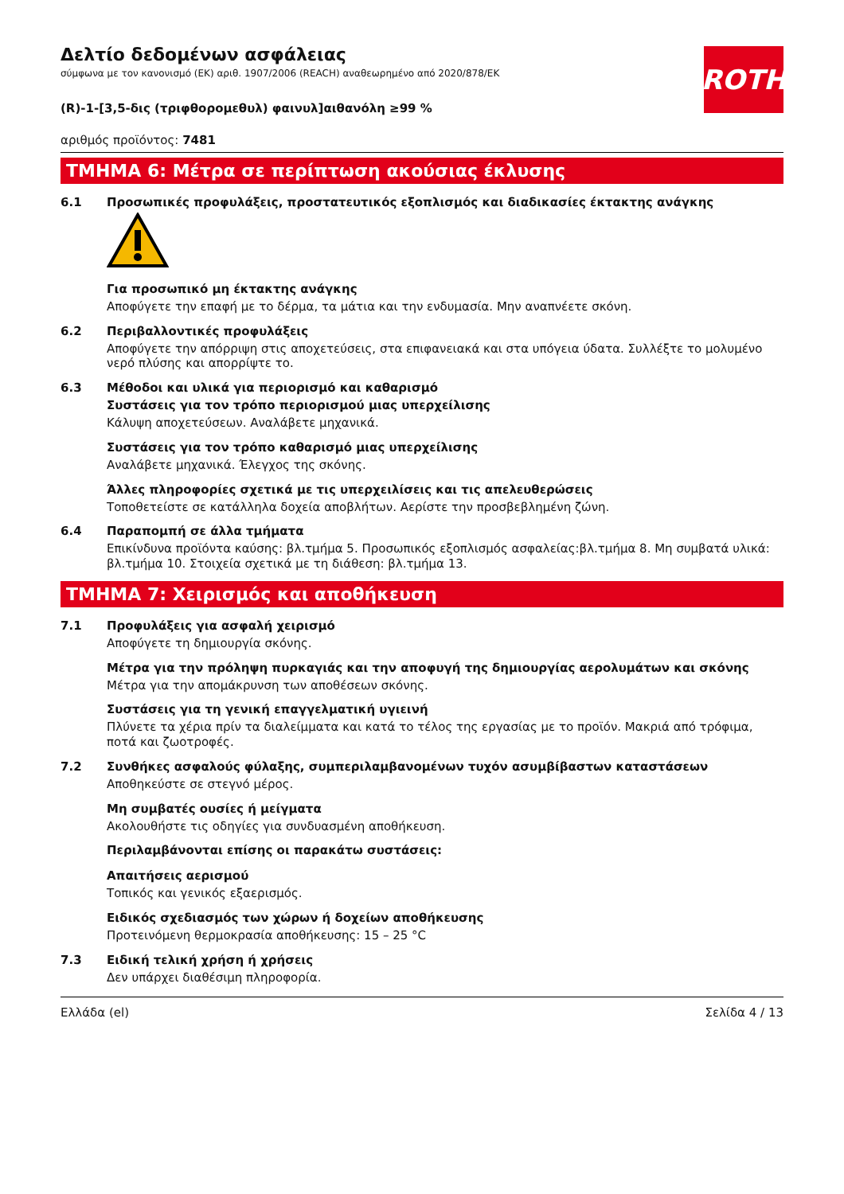ROTH
Δελτίο δεδομένων ασφάλειας
σύμφωνα με τον κανονισμό (ΕΚ) αριθ. 1907/2006 (REACH) αναθεωρημένο από 2020/878/ΕΚ
(R)-1-[3,5-δις (τριφθορομεθυλ) φαινυλ]αιθανόλη ≥99 %
αριθμός προϊόντος: 7481
ΤΜΗΜΑ 6: Μέτρα σε περίπτωση ακούσιας έκλυσης
6.1 Προσωπικές προφυλάξεις, προστατευτικός εξοπλισμός και διαδικασίες έκτακτης ανάγκης
Για προσωπικό μη έκτακτης ανάγκης
Αποφύγετε την επαφή με το δέρμα, τα μάτια και την ενδυμασία. Μην αναπνέετε σκόνη.
6.2 Περιβαλλοντικές προφυλάξεις
Αποφύγετε την απόρριψη στις αποχετεύσεις, στα επιφανειακά και στα υπόγεια ύδατα. Συλλέξτε το μολυμένο νερό πλύσης και απορρίψτε το.
6.3 Μέθοδοι και υλικά για περιορισμό και καθαρισμό
Συστάσεις για τον τρόπο περιορισμού μιας υπερχείλισης
Κάλυψη αποχετεύσεων. Αναλάβετε μηχανικά.
Συστάσεις για τον τρόπο καθαρισμό μιας υπερχείλισης
Αναλάβετε μηχανικά. Έλεγχος της σκόνης.
Άλλες πληροφορίες σχετικά με τις υπερχειλίσεις και τις απελευθερώσεις
Τοποθετείστε σε κατάλληλα δοχεία αποβλήτων. Αερίστε την προσβεβλημένη ζώνη.
6.4 Παραπομπή σε άλλα τμήματα
Επικίνδυνα προϊόντα καύσης: βλ.τμήμα 5. Προσωπικός εξοπλισμός ασφαλείας:βλ.τμήμα 8. Μη συμβατά υλικά: βλ.τμήμα 10. Στοιχεία σχετικά με τη διάθεση: βλ.τμήμα 13.
ΤΜΗΜΑ 7: Χειρισμός και αποθήκευση
7.1 Προφυλάξεις για ασφαλή χειρισμό
Αποφύγετε τη δημιουργία σκόνης.
Μέτρα για την πρόληψη πυρκαγιάς και την αποφυγή της δημιουργίας αερολυμάτων και σκόνης
Μέτρα για την απομάκρυνση των αποθέσεων σκόνης.
Συστάσεις για τη γενική επαγγελματική υγιεινή
Πλύνετε τα χέρια πρίν τα διαλείμματα και κατά το τέλος της εργασίας με το προϊόν. Μακριά από τρόφιμα, ποτά και ζωοτροφές.
7.2 Συνθήκες ασφαλούς φύλαξης, συμπεριλαμβανομένων τυχόν ασυμβίβαστων καταστάσεων
Αποθηκεύστε σε στεγνό μέρος.
Μη συμβατές ουσίες ή μείγματα
Ακολουθήστε τις οδηγίες για συνδυασμένη αποθήκευση.
Περιλαμβάνονται επίσης οι παρακάτω συστάσεις:
Απαιτήσεις αερισμού
Τοπικός και γενικός εξαερισμός.
Ειδικός σχεδιασμός των χώρων ή δοχείων αποθήκευσης
Προτεινόμενη θερμοκρασία αποθήκευσης: 15 – 25 °C
7.3 Ειδική τελική χρήση ή χρήσεις
Δεν υπάρχει διαθέσιμη πληροφορία.
Ελλάδα (el) Σελίδα 4 / 13